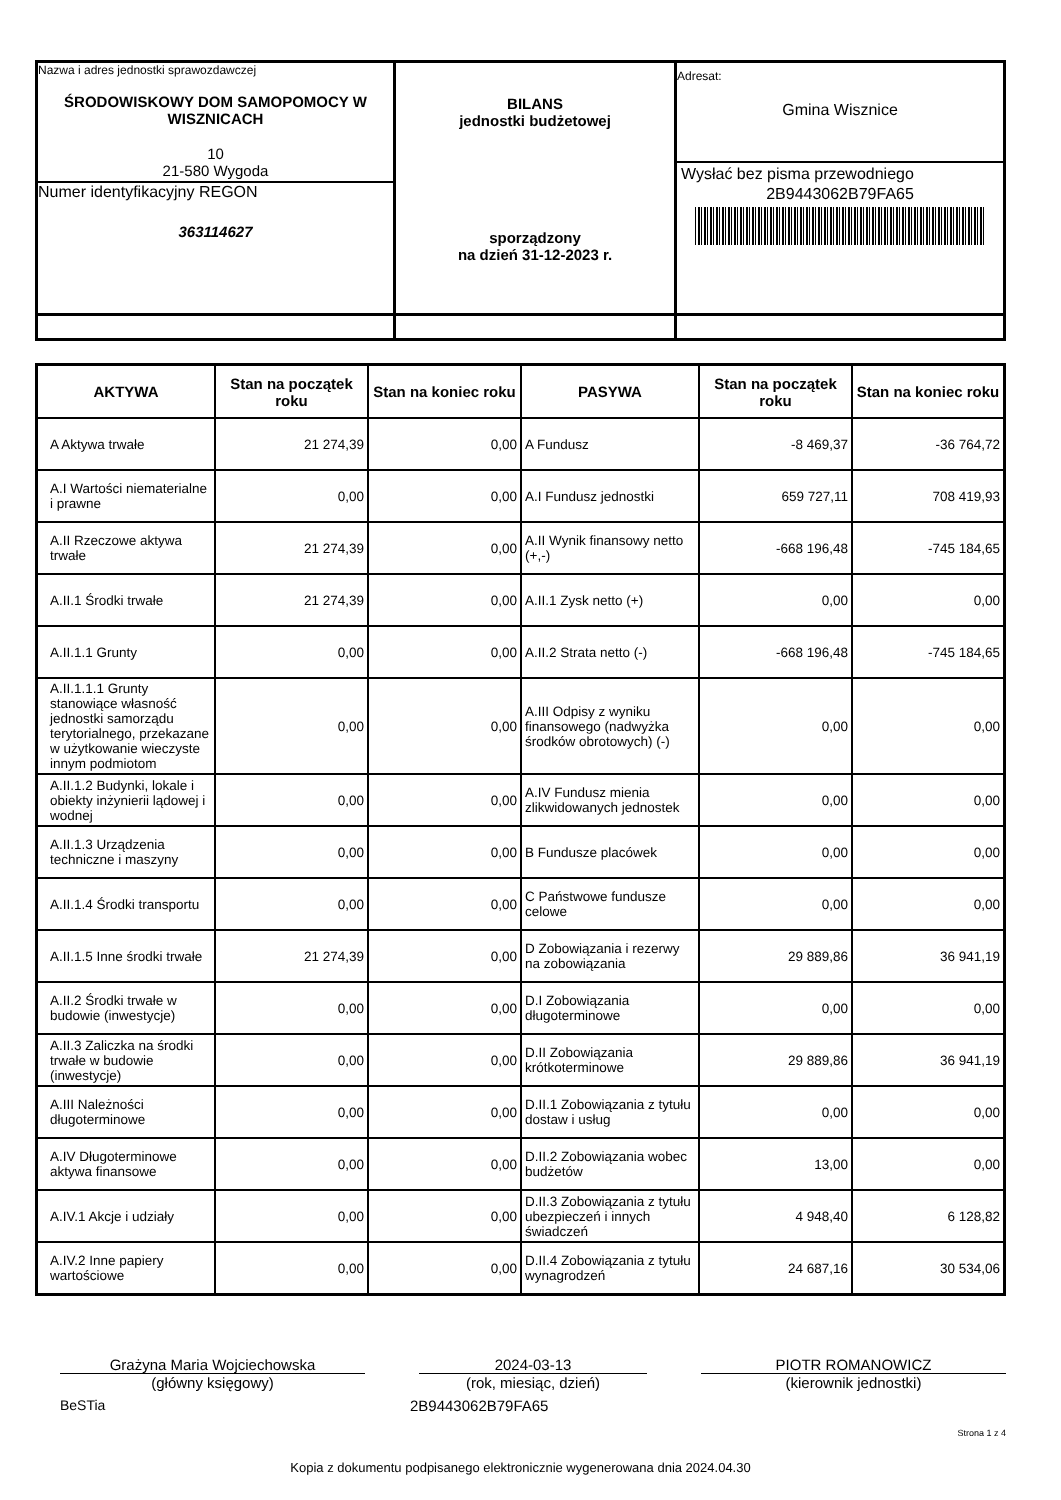| Nazwa i adres jednostki sprawozdawczej ŚRODOWISKOWY DOM SAMOPOMOCY W WISZNICACH 10 21-580 Wygoda Numer identyfikacyjny REGON 363114627 | BILANS jednostki budżetowej sporządzony na dzień 31-12-2023 r. | Adresat: Gmina Wisznice Wysłać bez pisma przewodniego 2B9443062B79FA65 |
| AKTYWA | Stan na początek roku | Stan na koniec roku | PASYWA | Stan na początek roku | Stan na koniec roku |
| --- | --- | --- | --- | --- | --- |
| A Aktywa trwałe | 21 274,39 | 0,00 | A Fundusz | -8 469,37 | -36 764,72 |
| A.I Wartości niematerialne i prawne | 0,00 | 0,00 | A.I Fundusz jednostki | 659 727,11 | 708 419,93 |
| A.II Rzeczowe aktywa trwałe | 21 274,39 | 0,00 | A.II Wynik finansowy netto (+,-) | -668 196,48 | -745 184,65 |
| A.II.1 Środki trwałe | 21 274,39 | 0,00 | A.II.1 Zysk netto (+) | 0,00 | 0,00 |
| A.II.1.1 Grunty | 0,00 | 0,00 | A.II.2 Strata netto (-) | -668 196,48 | -745 184,65 |
| A.II.1.1.1 Grunty stanowiące własność jednostki samorządu terytorialnego, przekazane w użytkowanie wieczyste innym podmiotom | 0,00 | 0,00 | A.III Odpisy z wyniku finansowego (nadwyżka środków obrotowych) (-) | 0,00 | 0,00 |
| A.II.1.2 Budynki, lokale i obiekty inżynierii lądowej i wodnej | 0,00 | 0,00 | A.IV Fundusz mienia zlikwidowanych jednostek | 0,00 | 0,00 |
| A.II.1.3 Urządzenia techniczne i maszyny | 0,00 | 0,00 | B Fundusze placówek | 0,00 | 0,00 |
| A.II.1.4 Środki transportu | 0,00 | 0,00 | C Państwowe fundusze celowe | 0,00 | 0,00 |
| A.II.1.5 Inne środki trwałe | 21 274,39 | 0,00 | D Zobowiązania i rezerwy na zobowiązania | 29 889,86 | 36 941,19 |
| A.II.2 Środki trwałe w budowie (inwestycje) | 0,00 | 0,00 | D.I Zobowiązania długoterminowe | 0,00 | 0,00 |
| A.II.3 Zaliczka na środki trwałe w budowie (inwestycje) | 0,00 | 0,00 | D.II Zobowiązania krótkoterminowe | 29 889,86 | 36 941,19 |
| A.III Należności długoterminowe | 0,00 | 0,00 | D.II.1 Zobowiązania z tytułu dostaw i usług | 0,00 | 0,00 |
| A.IV Długoterminowe aktywa finansowe | 0,00 | 0,00 | D.II.2 Zobowiązania wobec budżetów | 13,00 | 0,00 |
| A.IV.1 Akcje i udziały | 0,00 | 0,00 | D.II.3 Zobowiązania z tytułu ubezpieczeń i innych świadczeń | 4 948,40 | 6 128,82 |
| A.IV.2 Inne papiery wartościowe | 0,00 | 0,00 | D.II.4 Zobowiązania z tytułu wynagrodzeń | 24 687,16 | 30 534,06 |
Grażyna Maria Wojciechowska
(główny księgowy)
2024-03-13
(rok, miesiąc, dzień)
PIOTR ROMANOWICZ
(kierownik jednostki)
BeSTia 2B9443062B79FA65
Strona 1 z 4
Kopia z dokumentu podpisanego elektronicznie wygenerowana dnia 2024.04.30